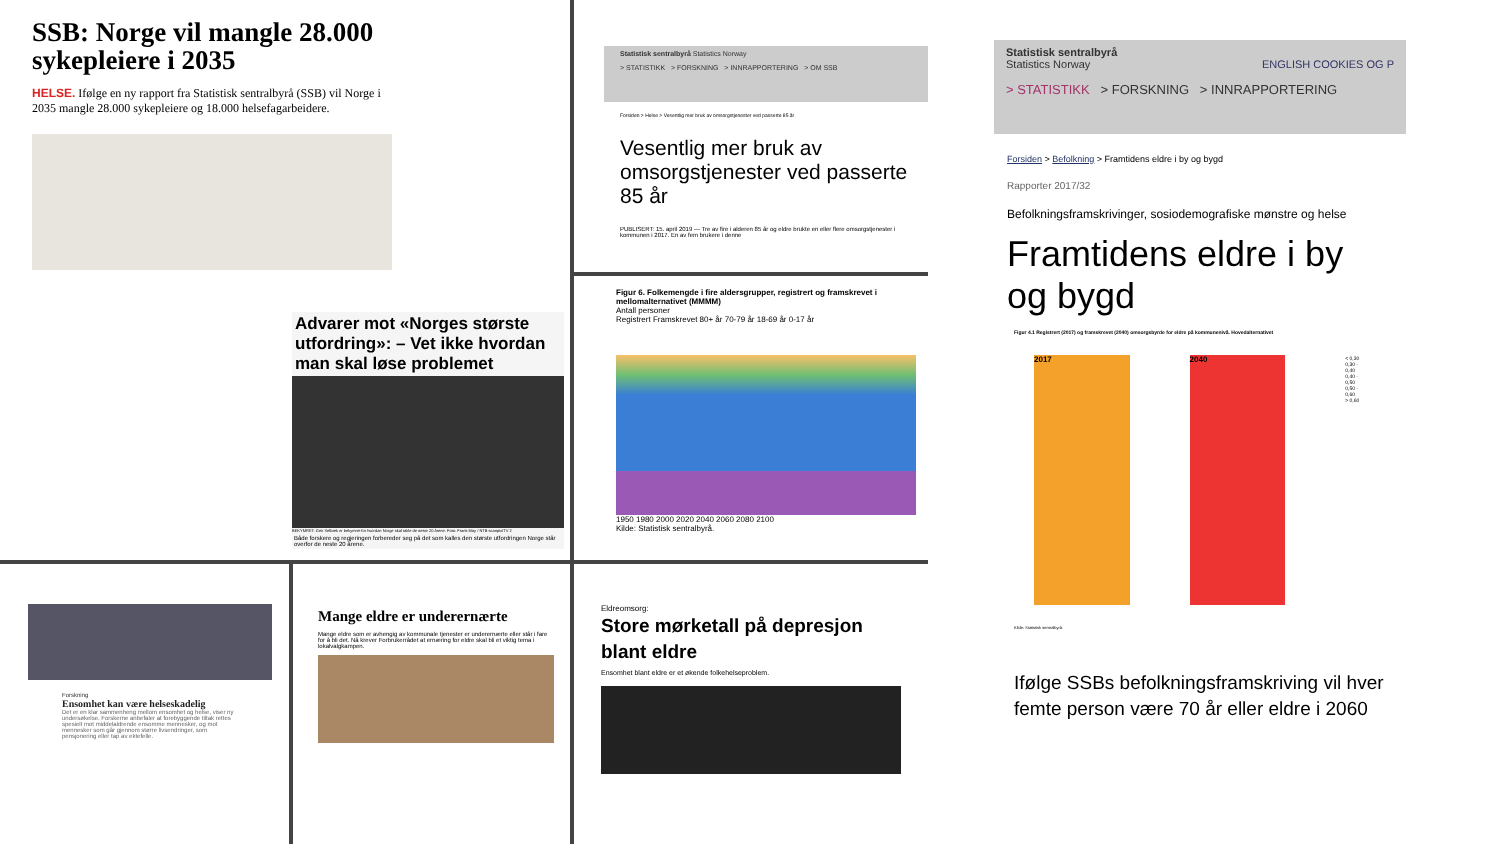SSB: Norge vil mangle 28.000 sykepleiere i 2035
HELSE. Ifølge en ny rapport fra Statistisk sentralbyrå (SSB) vil Norge i 2035 mangle 28.000 sykepleiere og 18.000 helsefagarbeidere.
Advarer mot «Norges største utfordring»: – Vet ikke hvordan man skal løse problemet
BEKYMRET: Geir Selbæk er bekymret for hvordan Norge skal takle de neste 20 årene. Foto: Frank May / NTB scanpix/TV 2
Både forskere og regjeringen forbereder seg på det som kalles den største utfordringen Norge står overfor de neste 20 årene.
Statistisk sentralbyrå Statistics Norway
> STATISTIKK > FORSKNING > INNRAPPORTERING > OM SSB
Forsiden > Helse > Vesentlig mer bruk av omsorgstjenester ved passerte 85 år
Vesentlig mer bruk av omsorgstjenester ved passerte 85 år
PUBLISERT: 15. april 2019 — Tre av fire i alderen 85 år og eldre brukte en eller flere omsorgstjenester i kommunen i 2017. En av fem brukere i denne
Figur 6. Folkemengde i fire aldersgrupper, registrert og framskrevet i mellomalternativet (MMMM)
Antall personer
Registrert Framskrevet 80+ år 70-79 år 18-69 år 0-17 år
1950 1980 2000 2020 2040 2060 2080 2100
Kilde: Statistisk sentralbyrå.
Forskning
Ensomhet kan være helseskadelig
Det er en klar sammenheng mellom ensomhet og helse, viser ny undersøkelse. Forskerne anbefaler at forebyggende tiltak rettes spesielt mot middelaldrende ensomme mennesker, og mot mennesker som går gjennom større livsendringer, som pensjonering eller tap av ektefelle.
Mange eldre er underernærte
Mange eldre som er avhengig av kommunale tjenester er underernærte eller står i fare for å bli det. Nå krever Forbrukerrådet at ernæring for eldre skal bli et viktig tema i lokalvalgkampen.
Eldreomsorg:
Store mørketall på depresjon blant eldre
Ensomhet blant eldre er et økende folkehelseproblem.
Statistisk sentralbyrå
Statistics Norway ENGLISH COOKIES OG P
> STATISTIKK > FORSKNING > INNRAPPORTERING
Forsiden > Befolkning > Framtidens eldre i by og bygd
Rapporter 2017/32
Befolkningsframskrivinger, sosiodemografiske mønstre og helse
Framtidens eldre i by og bygd
Figur 4.1 Registrert (2017) og framskrevet (2040) omsorgsbyrde for eldre på kommunenivå. Hovedalternativet
2017 2040
< 0,30
0,30 - 0,40
0,40 - 0,50
0,50 - 0,60
> 0,60
Kilde: Statistisk sentralbyrå.
Ifølge SSBs befolkningsframskriving vil hver femte person være 70 år eller eldre i 2060